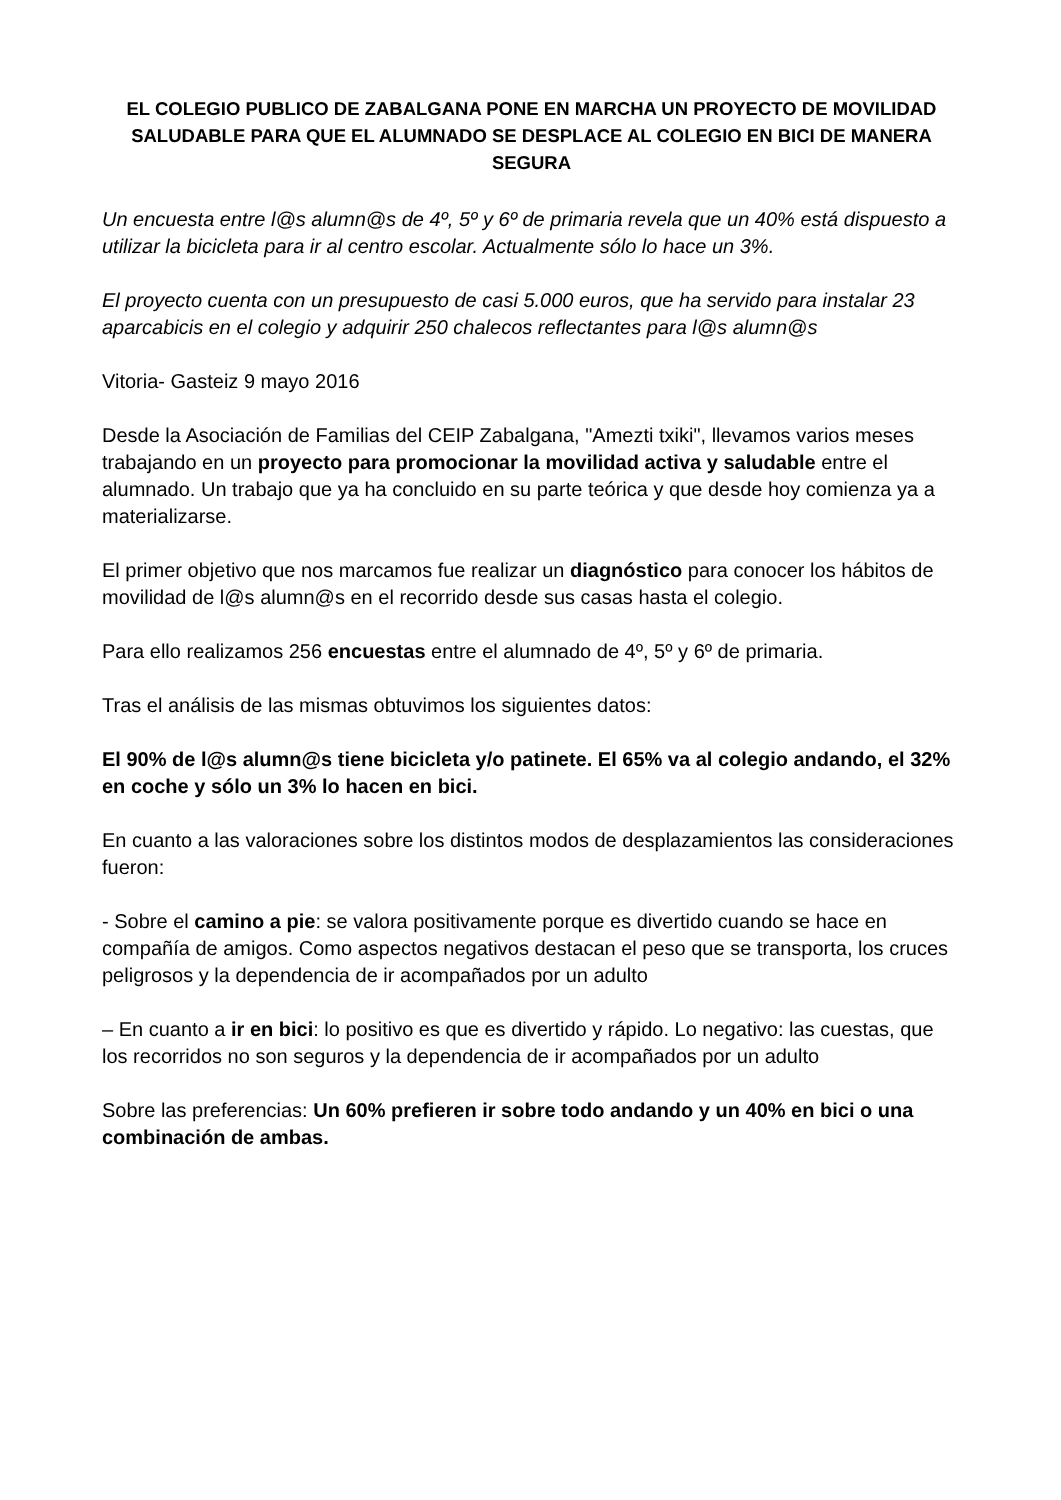EL COLEGIO PUBLICO DE ZABALGANA PONE EN MARCHA UN PROYECTO DE MOVILIDAD SALUDABLE PARA QUE EL ALUMNADO SE DESPLACE AL COLEGIO EN BICI DE MANERA SEGURA
Un encuesta entre l@s alumn@s de 4º, 5º y 6º de primaria revela que un 40% está dispuesto a utilizar la bicicleta para ir al centro escolar. Actualmente sólo lo hace un 3%.
El proyecto cuenta con un presupuesto de casi 5.000 euros, que ha servido para instalar 23 aparcabicis en el colegio y adquirir 250 chalecos reflectantes para l@s alumn@s
Vitoria- Gasteiz 9 mayo 2016
Desde la Asociación de Familias del CEIP Zabalgana, "Amezti txiki", llevamos varios meses trabajando en un proyecto para promocionar la movilidad activa y saludable entre el alumnado. Un trabajo que ya ha concluido en su parte teórica y que desde hoy comienza ya a materializarse.
El primer objetivo que nos marcamos fue realizar un diagnóstico para conocer los hábitos de movilidad de l@s alumn@s en el recorrido desde sus casas hasta el colegio.
Para ello realizamos 256 encuestas entre el alumnado de 4º, 5º y 6º de primaria.
Tras el análisis de las mismas obtuvimos los siguientes datos:
El 90% de l@s alumn@s tiene bicicleta y/o patinete. El 65% va al colegio andando, el 32% en coche y sólo un 3% lo hacen en bici.
En cuanto a las valoraciones sobre los distintos modos de desplazamientos las consideraciones fueron:
- Sobre el camino a pie: se valora positivamente porque es divertido cuando se hace en compañía de amigos. Como aspectos negativos destacan el peso que se transporta, los cruces peligrosos y la dependencia de ir acompañados por un adulto
– En cuanto a ir en bici: lo positivo es que es divertido y rápido. Lo negativo: las cuestas, que los recorridos no son seguros y la dependencia de ir acompañados por un adulto
Sobre las preferencias: Un 60% prefieren ir sobre todo andando y un 40% en bici o una combinación de ambas.